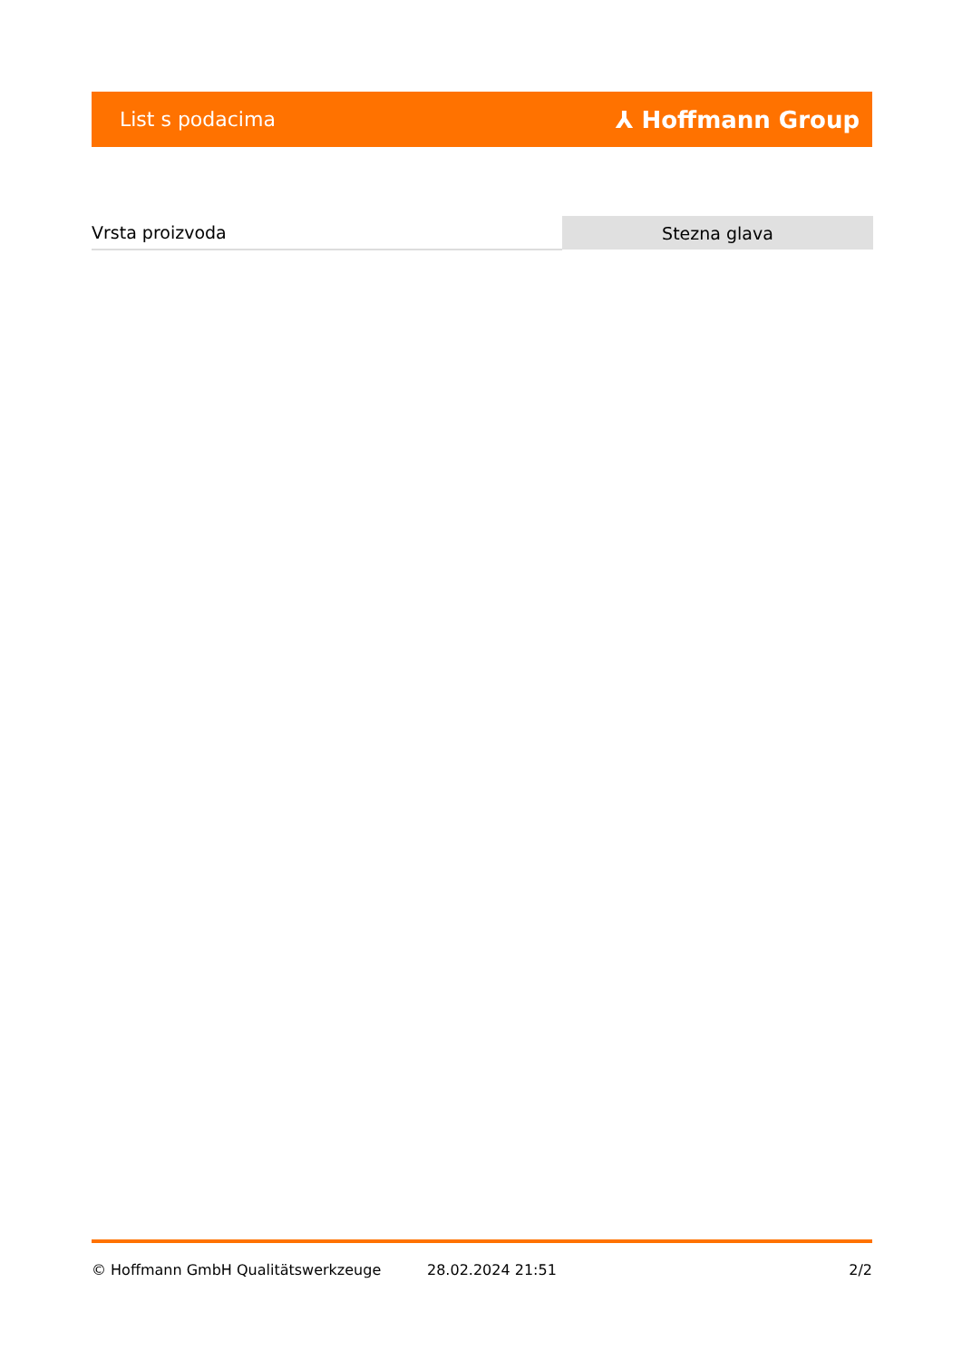List s podacima
⅄ Hoffmann Group
| Vrsta proizvoda | Stezna glava |
© Hoffmann GmbH Qualitätswerkzeuge 28.02.2024 21:51 2/2